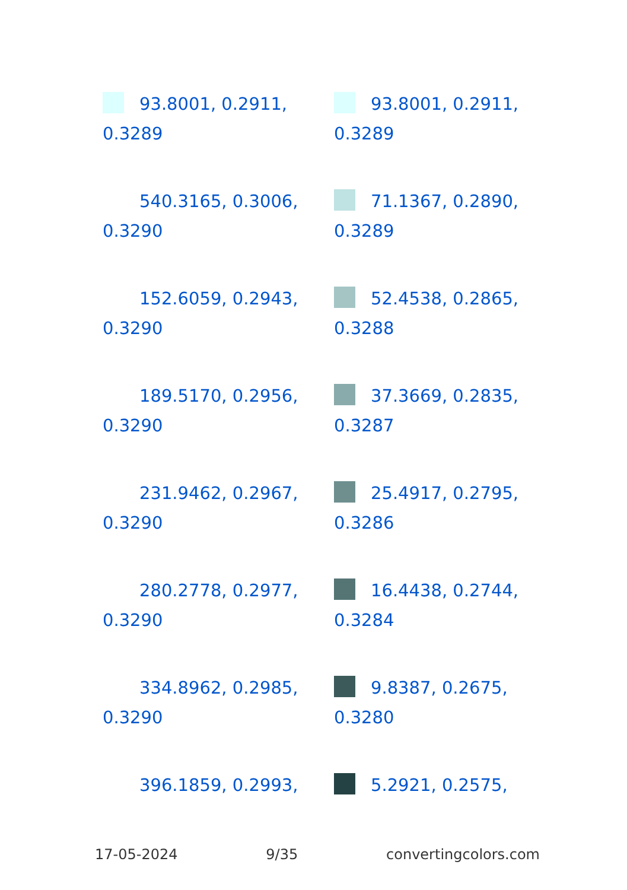93.8001, 0.2911,
0.3289
93.8001, 0.2911,
0.3289
540.3165, 0.3006,
0.3290
71.1367, 0.2890,
0.3289
152.6059, 0.2943,
0.3290
52.4538, 0.2865,
0.3288
189.5170, 0.2956,
0.3290
37.3669, 0.2835,
0.3287
231.9462, 0.2967,
0.3290
25.4917, 0.2795,
0.3286
280.2778, 0.2977,
0.3290
16.4438, 0.2744,
0.3284
334.8962, 0.2985,
0.3290
9.8387, 0.2675,
0.3280
396.1859, 0.2993,
5.2921, 0.2575,
17-05-2024 9/35 convertingcolors.com